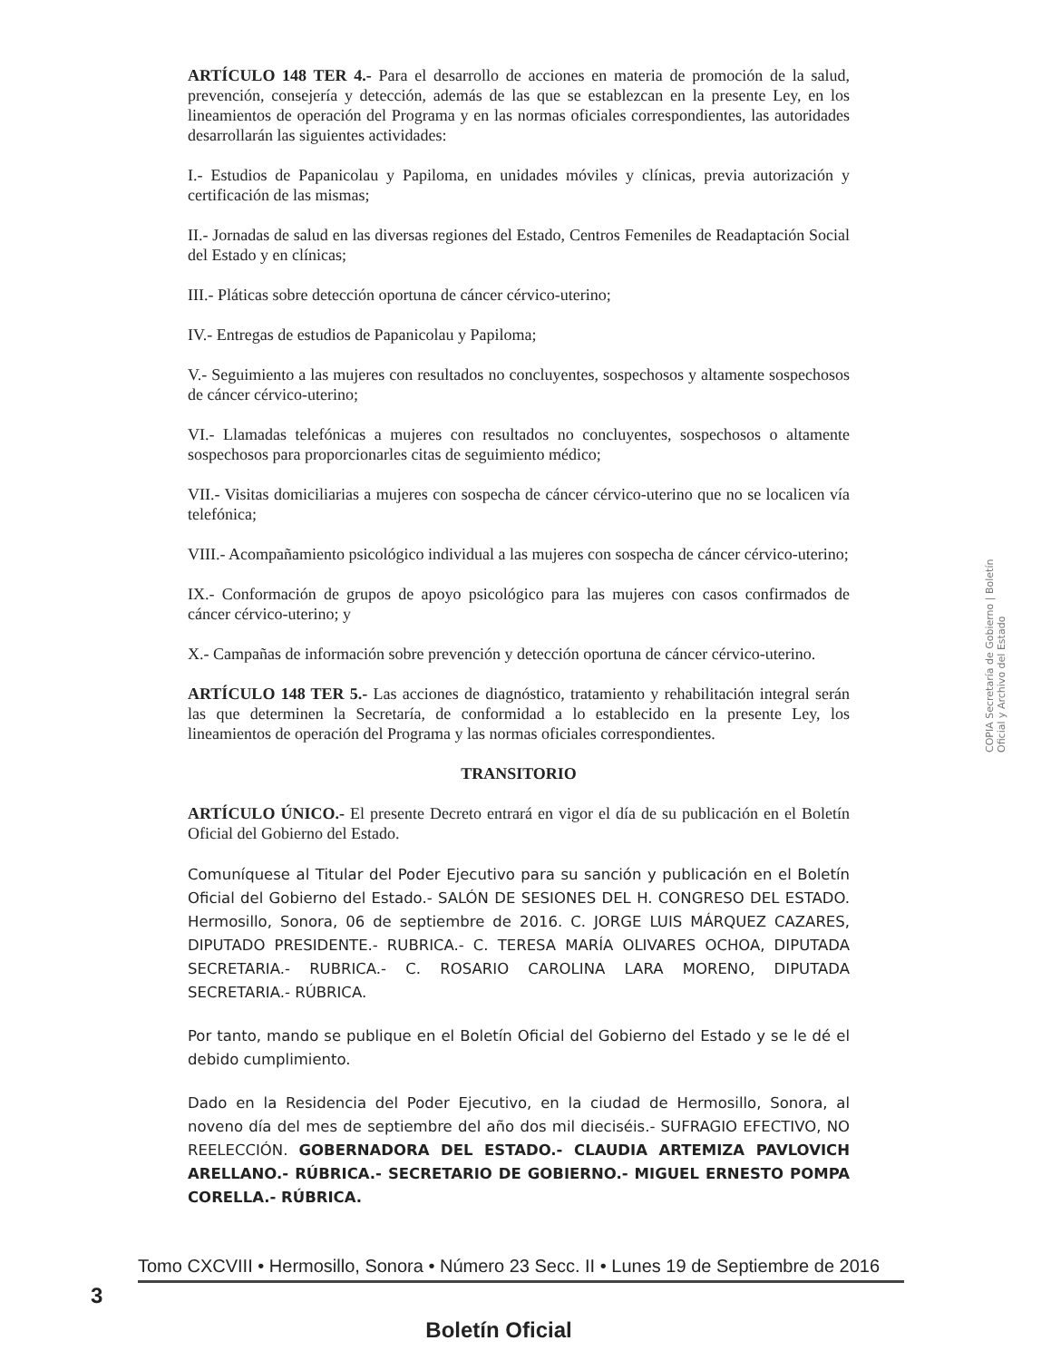ARTÍCULO 148 TER 4.- Para el desarrollo de acciones en materia de promoción de la salud, prevención, consejería y detección, además de las que se establezcan en la presente Ley, en los lineamientos de operación del Programa y en las normas oficiales correspondientes, las autoridades desarrollarán las siguientes actividades:
I.- Estudios de Papanicolau y Papiloma, en unidades móviles y clínicas, previa autorización y certificación de las mismas;
II.- Jornadas de salud en las diversas regiones del Estado, Centros Femeniles de Readaptación Social del Estado y en clínicas;
III.- Pláticas sobre detección oportuna de cáncer cérvico-uterino;
IV.- Entregas de estudios de Papanicolau y Papiloma;
V.- Seguimiento a las mujeres con resultados no concluyentes, sospechosos y altamente sospechosos de cáncer cérvico-uterino;
VI.- Llamadas telefónicas a mujeres con resultados no concluyentes, sospechosos o altamente sospechosos para proporcionarles citas de seguimiento médico;
VII.- Visitas domiciliarias a mujeres con sospecha de cáncer cérvico-uterino que no se localicen vía telefónica;
VIII.- Acompañamiento psicológico individual a las mujeres con sospecha de cáncer cérvico-uterino;
IX.- Conformación de grupos de apoyo psicológico para las mujeres con casos confirmados de cáncer cérvico-uterino; y
X.- Campañas de información sobre prevención y detección oportuna de cáncer cérvico-uterino.
ARTÍCULO 148 TER 5.- Las acciones de diagnóstico, tratamiento y rehabilitación integral serán las que determinen la Secretaría, de conformidad a lo establecido en la presente Ley, los lineamientos de operación del Programa y las normas oficiales correspondientes.
TRANSITORIO
ARTÍCULO ÚNICO.- El presente Decreto entrará en vigor el día de su publicación en el Boletín Oficial del Gobierno del Estado.
Comuníquese al Titular del Poder Ejecutivo para su sanción y publicación en el Boletín Oficial del Gobierno del Estado.- SALÓN DE SESIONES DEL H. CONGRESO DEL ESTADO. Hermosillo, Sonora, 06 de septiembre de 2016. C. JORGE LUIS MÁRQUEZ CAZARES, DIPUTADO PRESIDENTE.- RUBRICA.- C. TERESA MARÍA OLIVARES OCHOA, DIPUTADA SECRETARIA.- RUBRICA.- C. ROSARIO CAROLINA LARA MORENO, DIPUTADA SECRETARIA.- RÚBRICA.
Por tanto, mando se publique en el Boletín Oficial del Gobierno del Estado y se le dé el debido cumplimiento.
Dado en la Residencia del Poder Ejecutivo, en la ciudad de Hermosillo, Sonora, al noveno día del mes de septiembre del año dos mil dieciséis.- SUFRAGIO EFECTIVO, NO REELECCIÓN. GOBERNADORA DEL ESTADO.- CLAUDIA ARTEMIZA PAVLOVICH ARELLANO.- RÚBRICA.- SECRETARIO DE GOBIERNO.- MIGUEL ERNESTO POMPA CORELLA.- RÚBRICA.
COPIA Secretaría de Gobierno | Boletín Oficial y Archivo del Estado
Tomo CXCVIII • Hermosillo, Sonora • Número 23 Secc. II • Lunes 19 de Septiembre de 2016
3
Boletín Oficial